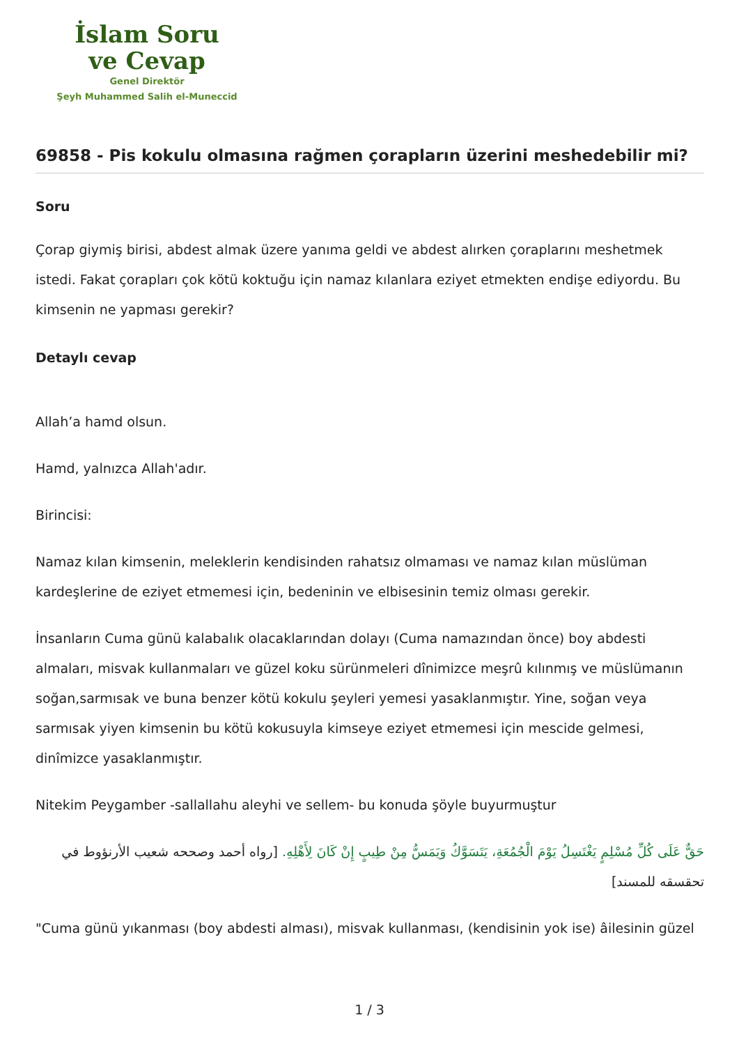İslam Soru
ve Cevap
Genel Direktör
Şeyh Muhammed Salih el-Muneccid
69858 - Pis kokulu olmasına rağmen çorapların üzerini meshedebilir mi?
Soru
Çorap giymiş birisi, abdest almak üzere yanıma geldi ve abdest alırken çoraplarını meshetmek istedi. Fakat çorapları çok kötü koktuğu için namaz kılanlara eziyet etmekten endişe ediyordu. Bu kimsenin ne yapması gerekir?
Detaylı cevap
Allah’a hamd olsun.
Hamd, yalnızca Allah'adır.
Birincisi:
Namaz kılan kimsenin, meleklerin kendisinden rahatsız olmaması ve namaz kılan müslüman kardeşlerine de eziyet etmemesi için, bedeninin ve elbisesinin temiz olması gerekir.
İnsanların Cuma günü kalabalık olacaklarından dolayı (Cuma namazından önce) boy abdesti almaları, misvak kullanmaları ve güzel koku sürünmeleri dînimizce meşrû kılınmış ve müslümanın soğan,sarmısak ve buna benzer kötü kokulu şeyleri yemesi yasaklanmıştır. Yine, soğan veya sarmısak yiyen kimsenin bu kötü kokusuyla kimseye eziyet etmemesi için mescide gelmesi, dinîmizce yasaklanmıştır.
Nitekim Peygamber -sallallahu aleyhi ve sellem- bu konuda şöyle buyurmuştur
حَقٌّ عَلَى كُلِّ مُسْلِمٍ يَغْتَسِلُ يَوْمَ الْجُمُعَةِ، يَتَسَوَّكُ وَيَمَسُّ مِنْ طِيبٍ إِنْ كَانَ لِأَهْلِهِ. [رواه أحمد وصححه شعيب الأرنؤوط في تحقسقه للمسند]
"Cuma günü yıkanması (boy abdesti alması), misvak kullanması, (kendisinin yok ise) âilesinin güzel
1 / 3